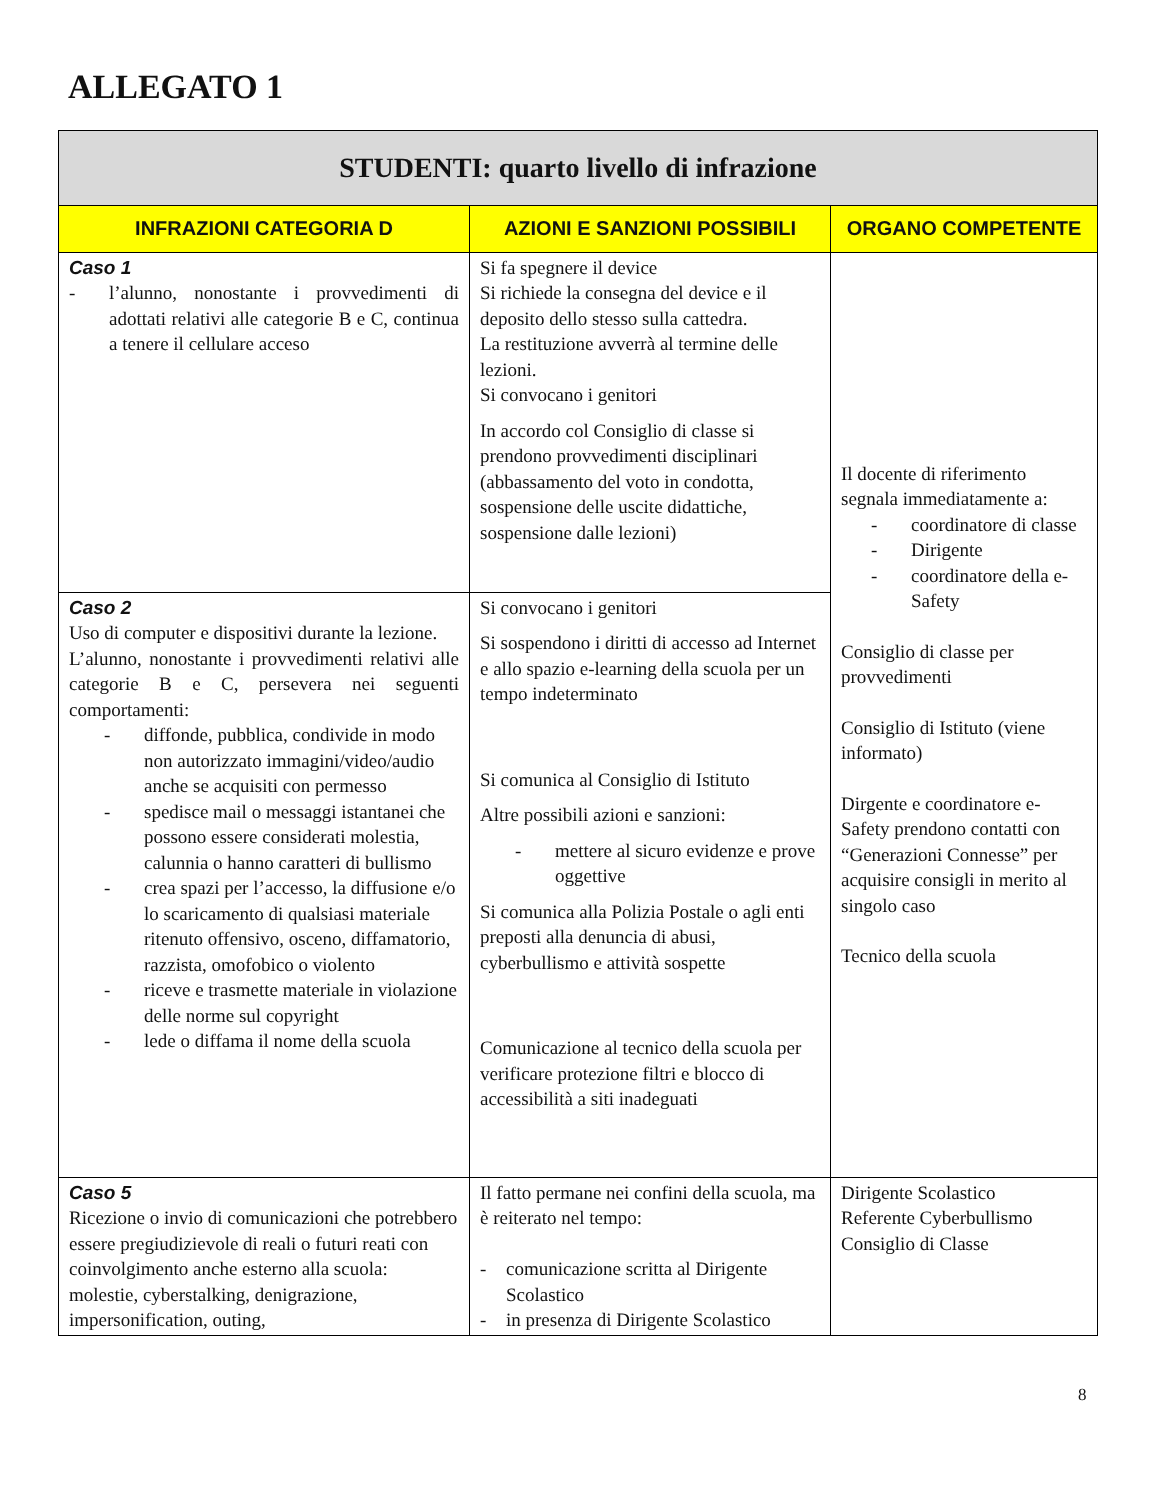ALLEGATO 1
| STUDENTI: quarto livello di infrazione | | |
| --- | --- | --- |
| INFRAZIONI CATEGORIA D | AZIONI E SANZIONI POSSIBILI | ORGANO COMPETENTE |
| Caso 1 - l’alunno, nonostante i provvedimenti di adottati relativi alle categorie B e C, continua a tenere il cellulare acceso | Si fa spegnere il device Si richiede la consegna del device e il deposito dello stesso sulla cattedra. La restituzione avverrà al termine delle lezioni. Si convocano i genitori In accordo col Consiglio di classe si prendono provvedimenti disciplinari (abbassamento del voto in condotta, sospensione delle uscite didattiche, sospensione dalle lezioni) | Il docente di riferimento segnala immediatamente a: - coordinatore di classe - Dirigente - coordinatore della e-Safety Consiglio di classe per provvedimenti Consiglio di Istituto (viene informato) Dirgente e coordinatore e-Safety prendono contatti con “Generazioni Connesse” per acquisire consigli in merito al singolo caso Tecnico della scuola |
| Caso 2 Uso di computer e dispositivi durante la lezione. L’alunno, nonostante i provvedimenti relativi alle categorie B e C, persevera nei seguenti comportamenti: - diffonde, pubblica, condivide in modo non autorizzato immagini/video/audio anche se acquisiti con permesso - spedisce mail o messaggi istantanei che possono essere considerati molestia, calunnia o hanno caratteri di bullismo - crea spazi per l’accesso, la diffusione e/o lo scaricamento di qualsiasi materiale ritenuto offensivo, osceno, diffamatorio, razzista, omofobico o violento - riceve e trasmette materiale in violazione delle norme sul copyright - lede o diffama il nome della scuola | Si convocano i genitori Si sospendono i diritti di accesso ad Internet e allo spazio e-learning della scuola per un tempo indeterminato Si comunica al Consiglio di Istituto Altre possibili azioni e sanzioni: - mettere al sicuro evidenze e prove oggettive Si comunica alla Polizia Postale o agli enti preposti alla denuncia di abusi, cyberbullismo e attività sospette Comunicazione al tecnico della scuola per verificare protezione filtri e blocco di accessibilità a siti inadeguati | |
| Caso 5 Ricezione o invio di comunicazioni che potrebbero essere pregiudizievole di reali o futuri reati con coinvolgimento anche esterno alla scuola: molestie, cyberstalking, denigrazione, impersonification, outing, | Il fatto permane nei confini della scuola, ma è reiterato nel tempo: - comunicazione scritta al Dirigente Scolastico - in presenza di Dirigente Scolastico | Dirigente Scolastico Referente Cyberbullismo Consiglio di Classe |
8